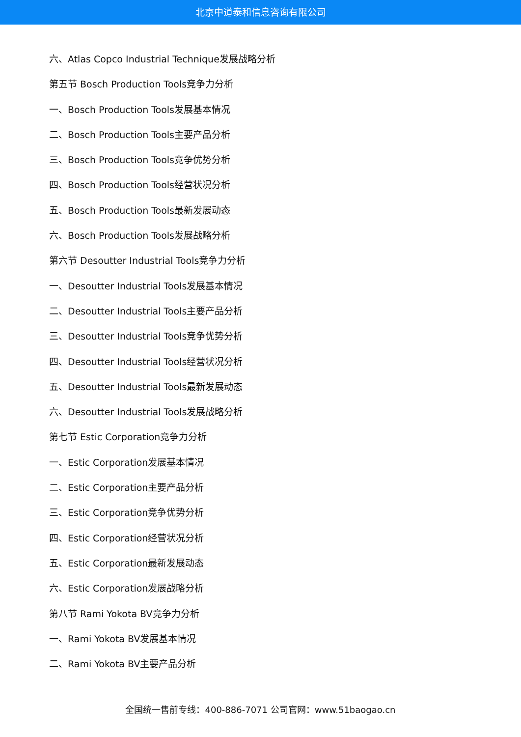北京中道泰和信息咨询有限公司
六、Atlas Copco Industrial Technique发展战略分析
第五节 Bosch Production Tools竞争力分析
一、Bosch Production Tools发展基本情况
二、Bosch Production Tools主要产品分析
三、Bosch Production Tools竞争优势分析
四、Bosch Production Tools经营状况分析
五、Bosch Production Tools最新发展动态
六、Bosch Production Tools发展战略分析
第六节 Desoutter Industrial Tools竞争力分析
一、Desoutter Industrial Tools发展基本情况
二、Desoutter Industrial Tools主要产品分析
三、Desoutter Industrial Tools竞争优势分析
四、Desoutter Industrial Tools经营状况分析
五、Desoutter Industrial Tools最新发展动态
六、Desoutter Industrial Tools发展战略分析
第七节 Estic Corporation竞争力分析
一、Estic Corporation发展基本情况
二、Estic Corporation主要产品分析
三、Estic Corporation竞争优势分析
四、Estic Corporation经营状况分析
五、Estic Corporation最新发展动态
六、Estic Corporation发展战略分析
第八节 Rami Yokota BV竞争力分析
一、Rami Yokota BV发展基本情况
二、Rami Yokota BV主要产品分析
全国统一售前专线：400-886-7071 公司官网：www.51baogao.cn